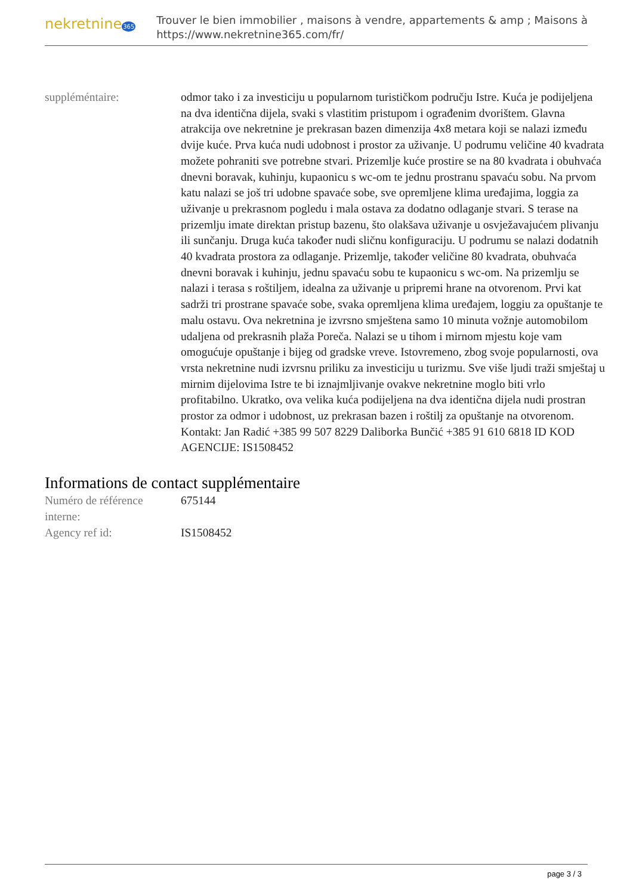nekretnine365
Trouver le bien immobilier , maisons à vendre, appartements & amp ; Maisons à
https://www.nekretnine365.com/fr/
| suppléméntaire: | odmor tako i za investiciju u popularnom turističkom području Istre. Kuća je podijeljena na dva identična dijela, svaki s vlastitim pristupom i ograđenim dvorištem. Glavna atrakcija ove nekretnine je prekrasan bazen dimenzija 4x8 metara koji se nalazi između dvije kuće. Prva kuća nudi udobnost i prostor za uživanje. U podrumu veličine 40 kvadrata možete pohraniti sve potrebne stvari. Prizemlje kuće prostire se na 80 kvadrata i obuhvaća dnevni boravak, kuhinju, kupaonicu s wc-om te jednu prostranu spavaću sobu. Na prvom katu nalazi se još tri udobne spavaće sobe, sve opremljene klima uređajima, loggia za uživanje u prekrasnom pogledu i mala ostava za dodatno odlaganje stvari. S terase na prizemlju imate direktan pristup bazenu, što olakšava uživanje u osvježavajućem plivanju ili sunčanju. Druga kuća također nudi sličnu konfiguraciju. U podrumu se nalazi dodatnih 40 kvadrata prostora za odlaganje. Prizemlje, također veličine 80 kvadrata, obuhvaća dnevni boravak i kuhinju, jednu spavaću sobu te kupaonicu s wc-om. Na prizemlju se nalazi i terasa s roštiljem, idealna za uživanje u pripremi hrane na otvorenom. Prvi kat sadrži tri prostrane spavaće sobe, svaka opremljena klima uređajem, loggiu za opuštanje te malu ostavu. Ova nekretnina je izvrsno smještena samo 10 minuta vožnje automobilom udaljena od prekrasnih plaža Poreča. Nalazi se u tihom i mirnom mjestu koje vam omogućuje opuštanje i bijeg od gradske vreve. Istovremeno, zbog svoje popularnosti, ova vrsta nekretnine nudi izvrsnu priliku za investiciju u turizmu. Sve više ljudi traži smještaj u mirnim dijelovima Istre te bi iznajmljivanje ovakve nekretnine moglo biti vrlo profitabilno. Ukratko, ova velika kuća podijeljena na dva identična dijela nudi prostran prostor za odmor i udobnost, uz prekrasan bazen i roštilj za opuštanje na otvorenom. Kontakt: Jan Radić +385 99 507 8229 Daliborka Bunčić +385 91 610 6818 ID KOD AGENCIJE: IS1508452 |
Informations de contact supplémentaire
| Numéro de référence interne: | 675144 |
| Agency ref id: | IS1508452 |
page 3 / 3